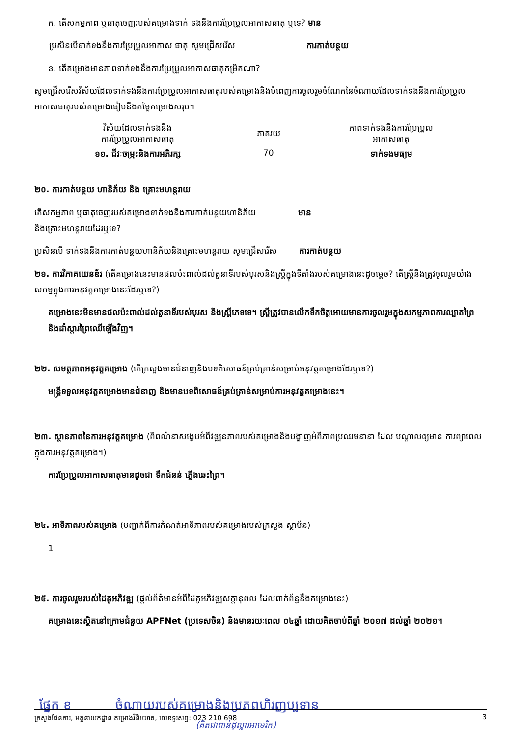ក. តើសកម្មភាព ឬធាតុចេញរបស់គម្រោងទាក់ ទងនឹងការប្រែប្រួលអាកាសធាតុ ឬទេ? មាន
ប្រសិនបើទាក់ទងនឹងការប្រែប្រួលអាកាស ធាតុ សូមជ្រើសរើស ការកាត់បន្ថយ
ខ. តើគម្រោងមានភាពទាក់ទងនឹងការប្រែប្រួលអាកាសធាតុកម្រិតណា?
សូមជ្រើសរើសវិស័យដែលទាក់ទងនឹងការប្រែប្រួលអាកាសធាតុរបស់គម្រោងនិងបំពេញការចូលរួមចំណែកនៃចំណាយដែលទាក់ទងនឹងការប្រែប្រួលអាកាសធាតុរបស់គម្រោងធៀបនឹងតម្លៃគម្រោងសរុប។
| វិស័យដែលទាក់ទងនឹង ការប្រែប្រួលអាកាសធាតុ | ភាគរយ | ភាពទាក់ទងនឹងការប្រែប្រួល អាកាសធាតុ |
| --- | --- | --- |
| ១១. ជីវៈចម្រុះនិងការអភិរក្ស | 70 | ទាក់ទងមធ្យម |
២០. ការកាត់បន្ថយ ហានិភ័យ និង គ្រោះមហន្តរាយ
តើសកម្មភាព ឬធាតុចេញរបស់គម្រោងទាក់ទងនឹងការកាត់បន្ថយហានិភ័យ មាន
និងគ្រោះមហន្តរាយដែរឬទេ?
ប្រសិនបើ ទាក់ទងនឹងការកាត់បន្ថយហានិភ័យនិងគ្រោះមហន្តរាយ សូមជ្រើសរើស ការកាត់បន្ថយ
២១. ការវិភាគយេនឌ័រ (តើគម្រោងនេះមានផលប៉ះពាល់ដល់តួនាទីរបស់បុរសនិងស្ត្រីក្នុងទីតាំងរបស់គម្រោងនេះដូចម្តេច? តើស្ត្រីនឹងត្រូវចូលរួមយ៉ាងសកម្មក្នុងការអនុវត្តគម្រោងនេះដែរឬទេ?)
គម្រោងនេះមិនមានផលប៉ះពាល់ដល់តួនាទីរបស់បុរស និងស្ត្រីភេទទេ។ ស្ត្រីត្រូវបានលើកទឹកចិត្តអោយមានការចូលរួមក្នុងសកម្មភាពការល្បាតព្រៃ និងដាំស្តារព្រៃឈើឡើងវិញ។
២២. សមត្ថភាពអនុវត្តគម្រោង (តើក្រសួងមានជំនាញនិងបទពិសោធន៍គ្រប់គ្រាន់សម្រាប់អនុវត្តគម្រោងដែរឬទេ?)
មន្ត្រីទទួលអនុវត្តគម្រោងមានជំនាញ និងមានបទពិសោធន៍គ្រប់គ្រាន់សម្រាប់ការអនុវត្តគម្រោងនេះ។
២៣. ស្ថានភាពនៃការអនុវត្តគម្រោង (ពិពណ៌នាសង្ខេបអំពីវឌ្ឍនភាពរបស់គម្រោងនិងបង្ហាញអំពីភាពប្រឈមនានា ដែល បណ្តាលឲ្យមាន ការព្យាពេលក្នុងការអនុវត្តគម្រោង។)
ការប្រែប្រួលអាកាសធាតុមានដូចជា ទឹកជំនន់ ភ្លើងឆេះព្រៃ។
២៤. អាទិភាពរបស់គម្រោង (បញ្ជាក់ពីការកំណត់អាទិភាពរបស់គម្រោងរបស់ក្រសួង ស្ថាប័ន)
1
២៥. ការចូលរួមរបស់ដៃគូអភិវឌ្ឍ (ផ្តល់ព័ត៌មានអំពីដៃគូអភិវឌ្ឍសក្តានុពល ដែលពាក់ព័ន្ធនឹងគម្រោងនេះ)
គម្រោងនេះស្ថិតនៅក្រោមជំនួយ APFNet (ប្រទេសចិន) និងមានរយៈពេល ០៤ឆ្នាំ ដោយគិតចាប់ពីឆ្នាំ ២០១៧ ដល់ឆ្នាំ ២០២១។
ផ្នែក ខ ចំណាយរបស់គម្រោងនិងប្រភពហិរញ្ញប្បទាន
(គិតជាពាន់ដុល្លារអាមេរិក)
ក្រសួងផែនការ, អគ្គនាយកដ្ឋាន គម្រោងវិនិយោគ, លេខទូរសព្ទ: 023 210 698 3